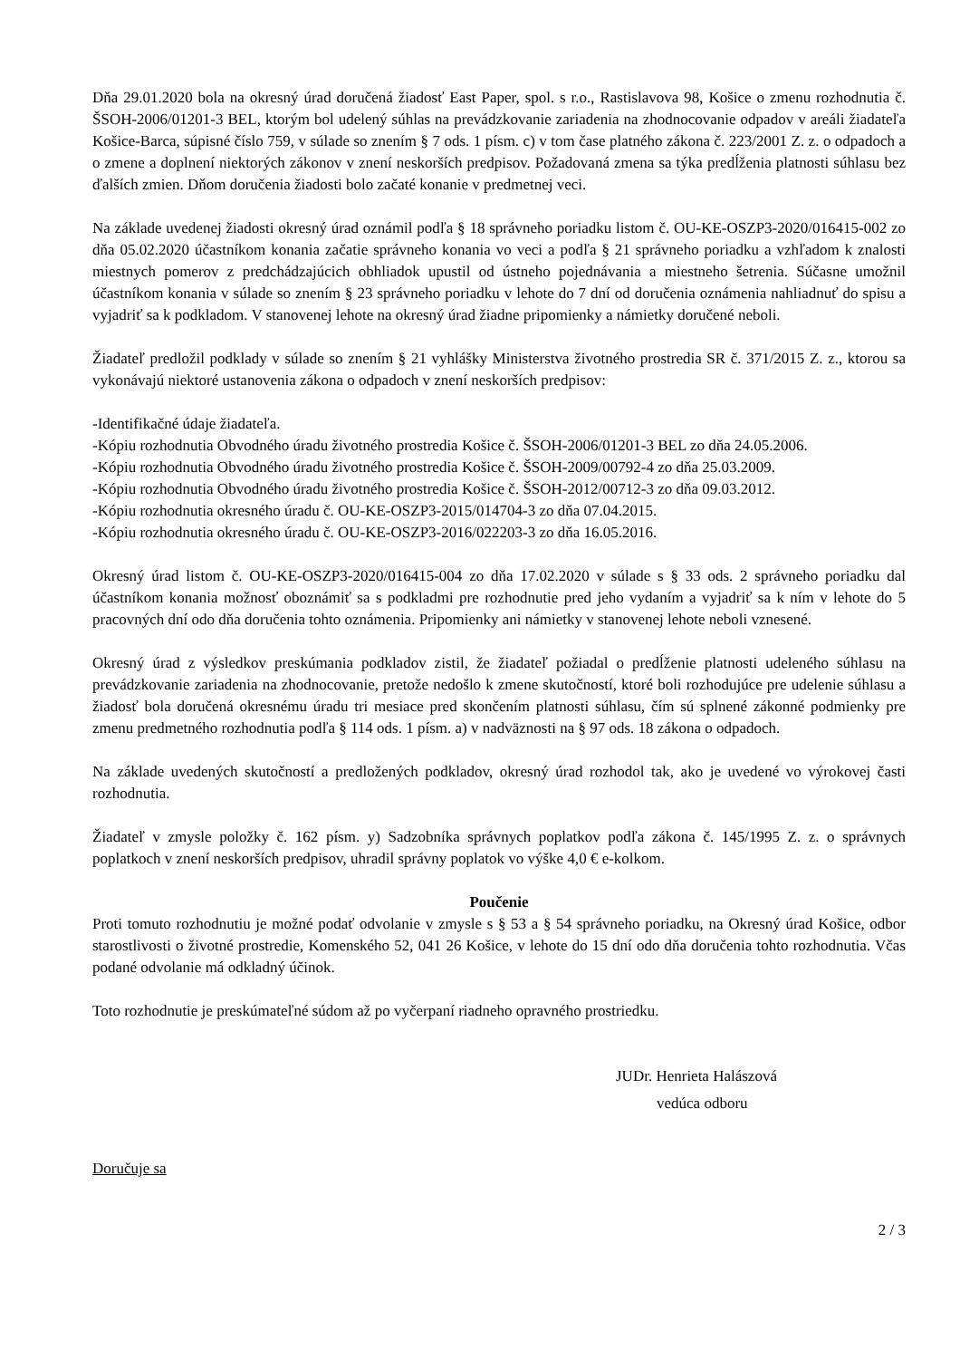Dňa 29.01.2020 bola na okresný úrad doručená žiadosť East Paper, spol. s r.o., Rastislavova 98, Košice o zmenu rozhodnutia č. ŠSOH-2006/01201-3 BEL, ktorým bol udelený súhlas na prevádzkovanie zariadenia na zhodnocovanie odpadov v areáli žiadateľa Košice-Barca, súpisné číslo 759, v súlade so znením § 7 ods. 1 písm. c) v tom čase platného zákona č. 223/2001 Z. z. o odpadoch a o zmene a doplnení niektorých zákonov v znení neskorších predpisov. Požadovaná zmena sa týka predĺženia platnosti súhlasu bez ďalších zmien. Dňom doručenia žiadosti bolo začaté konanie v predmetnej veci.
Na základe uvedenej žiadosti okresný úrad oznámil podľa § 18 správneho poriadku listom č. OU-KE-OSZP3-2020/016415-002 zo dňa 05.02.2020 účastníkom konania začatie správneho konania vo veci a podľa § 21 správneho poriadku a vzhľadom k znalosti miestnych pomerov z predchádzajúcich obhliadok upustil od ústneho pojednávania a miestneho šetrenia. Súčasne umožnil účastníkom konania v súlade so znením § 23 správneho poriadku v lehote do 7 dní od doručenia oznámenia nahliadnuť do spisu a vyjadriť sa k podkladom. V stanovenej lehote na okresný úrad žiadne pripomienky a námietky doručené neboli.
Žiadateľ predložil podklady v súlade so znením § 21 vyhlášky Ministerstva životného prostredia SR č. 371/2015 Z. z., ktorou sa vykonávajú niektoré ustanovenia zákona o odpadoch v znení neskorších predpisov:
-Identifikačné údaje žiadateľa.
-Kópiu rozhodnutia Obvodného úradu životného prostredia Košice č. ŠSOH-2006/01201-3 BEL zo dňa 24.05.2006.
-Kópiu rozhodnutia Obvodného úradu životného prostredia Košice č. ŠSOH-2009/00792-4 zo dňa 25.03.2009.
-Kópiu rozhodnutia Obvodného úradu životného prostredia Košice č. ŠSOH-2012/00712-3 zo dňa 09.03.2012.
-Kópiu rozhodnutia okresného úradu č. OU-KE-OSZP3-2015/014704-3 zo dňa 07.04.2015.
-Kópiu rozhodnutia okresného úradu č. OU-KE-OSZP3-2016/022203-3 zo dňa 16.05.2016.
Okresný úrad listom č. OU-KE-OSZP3-2020/016415-004 zo dňa 17.02.2020 v súlade s § 33 ods. 2 správneho poriadku dal účastníkom konania možnosť oboznámiť sa s podkladmi pre rozhodnutie pred jeho vydaním a vyjadriť sa k ním v lehote do 5 pracovných dní odo dňa doručenia tohto oznámenia. Pripomienky ani námietky v stanovenej lehote neboli vznesené.
Okresný úrad z výsledkov preskúmania podkladov zistil, že žiadateľ požiadal o predĺženie platnosti udeleného súhlasu na prevádzkovanie zariadenia na zhodnocovanie, pretože nedošlo k zmene skutočností, ktoré boli rozhodujúce pre udelenie súhlasu a žiadosť bola doručená okresnému úradu tri mesiace pred skončením platnosti súhlasu, čím sú splnené zákonné podmienky pre zmenu predmetného rozhodnutia podľa § 114 ods. 1 písm. a) v nadväznosti na § 97 ods. 18 zákona o odpadoch.
Na základe uvedených skutočností a predložených podkladov, okresný úrad rozhodol tak, ako je uvedené vo výrokovej časti rozhodnutia.
Žiadateľ v zmysle položky č. 162 písm. y) Sadzobníka správnych poplatkov podľa zákona č. 145/1995 Z. z. o správnych poplatkoch v znení neskorších predpisov, uhradil správny poplatok vo výške 4,0 € e-kolkom.
Poučenie
Proti tomuto rozhodnutiu je možné podať odvolanie v zmysle s § 53 a § 54 správneho poriadku, na Okresný úrad Košice, odbor starostlivosti o životné prostredie, Komenského 52, 041 26 Košice, v lehote do 15 dní odo dňa doručenia tohto rozhodnutia. Včas podané odvolanie má odkladný účinok.
Toto rozhodnutie je preskúmateľné súdom až po vyčerpaní riadneho opravného prostriedku.
JUDr. Henrieta Halászová
vedúca odboru
Doručuje sa
2 / 3